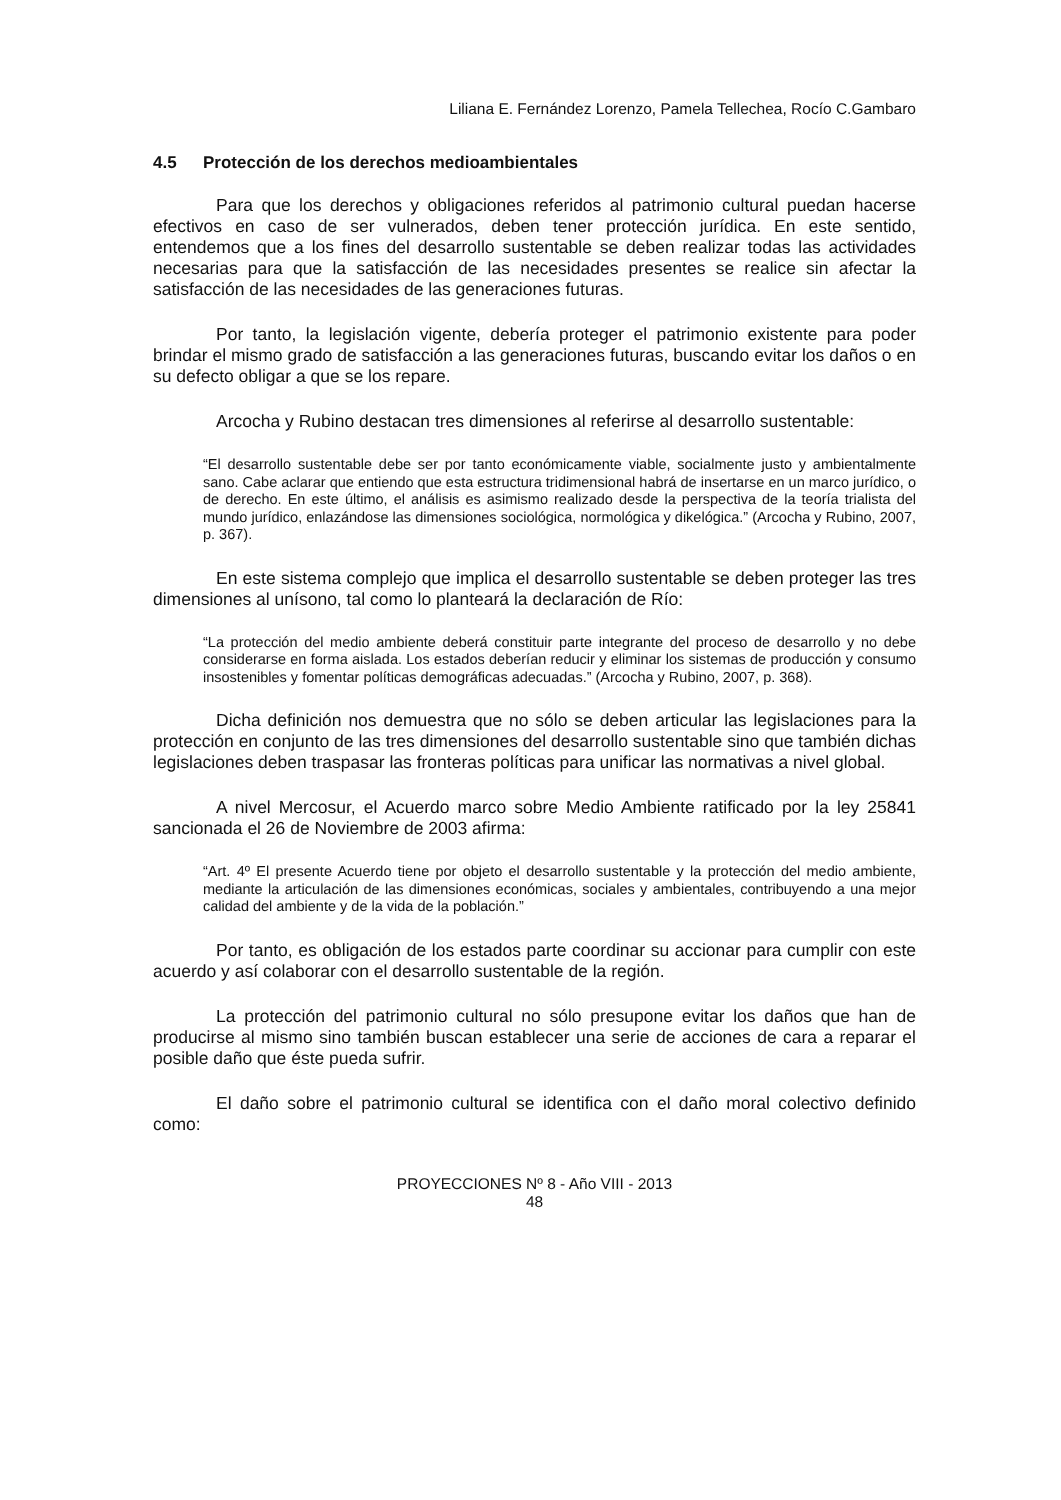Liliana E. Fernández Lorenzo, Pamela Tellechea, Rocío C.Gambaro
4.5 Protección de los derechos medioambientales
Para que los derechos y obligaciones referidos al patrimonio cultural puedan hacerse efectivos en caso de ser vulnerados, deben tener protección jurídica. En este sentido, entendemos que a los fines del desarrollo sustentable se deben realizar todas las actividades necesarias para que la satisfacción de las necesidades presentes se realice sin afectar la satisfacción de las necesidades de las generaciones futuras.
Por tanto, la legislación vigente, debería proteger el patrimonio existente para poder brindar el mismo grado de satisfacción a las generaciones futuras, buscando evitar los daños o en su defecto obligar a que se los repare.
Arcocha y Rubino destacan tres dimensiones al referirse al desarrollo sustentable:
“El desarrollo sustentable debe ser por tanto económicamente viable, socialmente justo y ambientalmente sano. Cabe aclarar que entiendo que esta estructura tridimensional habrá de insertarse en un marco jurídico, o de derecho. En este último, el análisis es asimismo realizado desde la perspectiva de la teoría trialista del mundo jurídico, enlazándose las dimensiones sociológica, normológica y dikelógica.” (Arcocha y Rubino, 2007, p. 367).
En este sistema complejo que implica el desarrollo sustentable se deben proteger las tres dimensiones al unísono, tal como lo planteará la declaración de Río:
“La protección del medio ambiente deberá constituir parte integrante del proceso de desarrollo y no debe considerarse en forma aislada. Los estados deberían reducir y eliminar los sistemas de producción y consumo insostenibles y fomentar políticas demográficas adecuadas.” (Arcocha y Rubino, 2007, p. 368).
Dicha definición nos demuestra que no sólo se deben articular las legislaciones para la protección en conjunto de las tres dimensiones del desarrollo sustentable sino que también dichas legislaciones deben traspasar las fronteras políticas para unificar las normativas a nivel global.
A nivel Mercosur, el Acuerdo marco sobre Medio Ambiente ratificado por la ley 25841 sancionada el 26 de Noviembre de 2003 afirma:
“Art. 4º El presente Acuerdo tiene por objeto el desarrollo sustentable y la protección del medio ambiente, mediante la articulación de las dimensiones económicas, sociales y ambientales, contribuyendo a una mejor calidad del ambiente y de la vida de la población.”
Por tanto, es obligación de los estados parte coordinar su accionar para cumplir con este acuerdo y así colaborar con el desarrollo sustentable de la región.
La protección del patrimonio cultural no sólo presupone evitar los daños que han de producirse al mismo sino también buscan establecer una serie de acciones de cara a reparar el posible daño que éste pueda sufrir.
El daño sobre el patrimonio cultural se identifica con el daño moral colectivo definido como:
PROYECCIONES Nº 8 - Año VIII - 2013
48